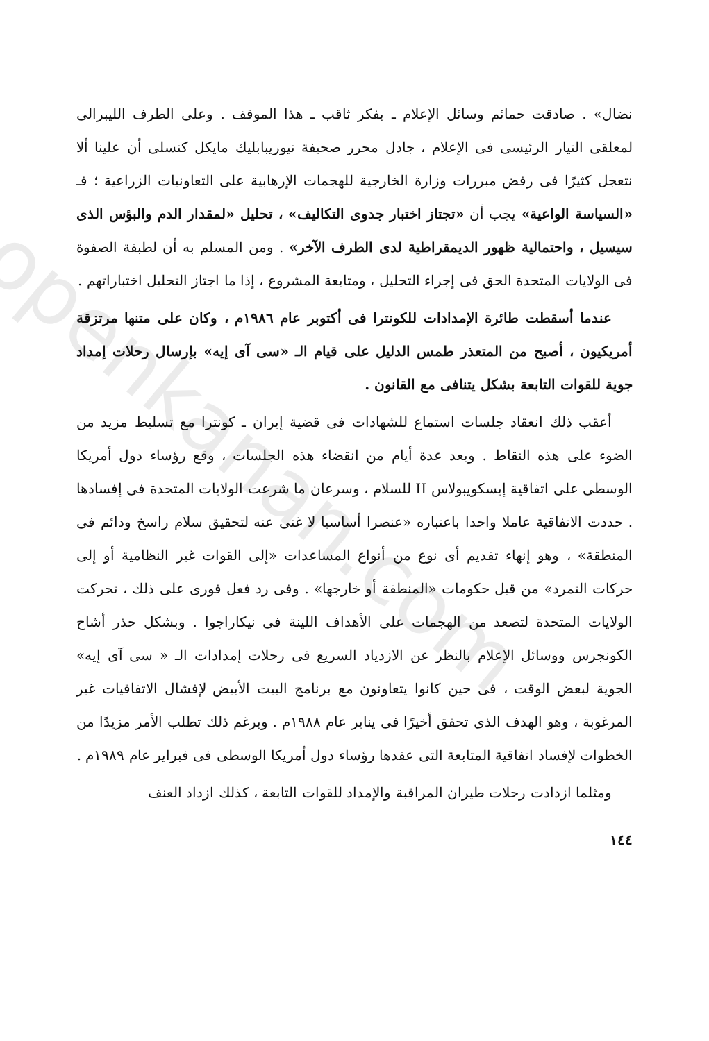openkanan.com
نضال» . صادقت حمائم وسائل الإعلام ـ بفكر ثاقب ـ هذا الموقف . وعلى الطرف الليبرالى لمعلقى التيار الرئيسى فى الإعلام ، جادل محرر صحيفة نيوريبابليك مايكل كنسلى أن علينا ألا نتعجل كثيرًا فى رفض مبررات وزارة الخارجية للهجمات الإرهابية على التعاونيات الزراعية ؛ فـ «السياسة الواعية» يجب أن «تجتاز اختبار جدوى التكاليف» ، تحليل «لمقدار الدم والبؤس الذى سيسيل ، واحتمالية ظهور الديمقراطية لدى الطرف الآخر» . ومن المسلم به أن لطبقة الصفوة فى الولايات المتحدة الحق فى إجراء التحليل ، ومتابعة المشروع ، إذا ما اجتاز التحليل اختباراتهم .
عندما أسقطت طائرة الإمدادات للكونترا فى أكتوبر عام ١٩٨٦م ، وكان على متنها مرتزقة أمريكيون ، أصبح من المتعذر طمس الدليل على قيام الـ «سى آى إيه» بإرسال رحلات إمداد جوية للقوات التابعة بشكل يتنافى مع القانون .
أعقب ذلك انعقاد جلسات استماع للشهادات فى قضية إيران ـ كونترا مع تسليط مزيد من الضوء على هذه النقاط . وبعد عدة أيام من انقضاء هذه الجلسات ، وقع رؤساء دول أمريكا الوسطى على اتفاقية إيسكويبولاس II للسلام ، وسرعان ما شرعت الولايات المتحدة فى إفسادها . حددت الاتفاقية عاملا واحدا باعتباره «عنصرا أساسيا لا غنى عنه لتحقيق سلام راسخ ودائم فى المنطقة» ، وهو إنهاء تقديم أى نوع من أنواع المساعدات «إلى القوات غير النظامية أو إلى حركات التمرد» من قبل حكومات «المنطقة أو خارجها» . وفى رد فعل فورى على ذلك ، تحركت الولايات المتحدة لتصعد من الهجمات على الأهداف اللينة فى نيكاراجوا . وبشكل حذر أشاح الكونجرس ووسائل الإعلام بالنظر عن الازدياد السريع فى رحلات إمدادات الـ « سى آى إيه» الجوية لبعض الوقت ، فى حين كانوا يتعاونون مع برنامج البيت الأبيض لإفشال الاتفاقيات غير المرغوبة ، وهو الهدف الذى تحقق أخيرًا فى يناير عام ١٩٨٨م . وبرغم ذلك تطلب الأمر مزيدًا من الخطوات لإفساد اتفاقية المتابعة التى عقدها رؤساء دول أمريكا الوسطى فى فبراير عام ١٩٨٩م .
ومثلما ازدادت رحلات طيران المراقبة والإمداد للقوات التابعة ، كذلك ازداد العنف
١٤٤